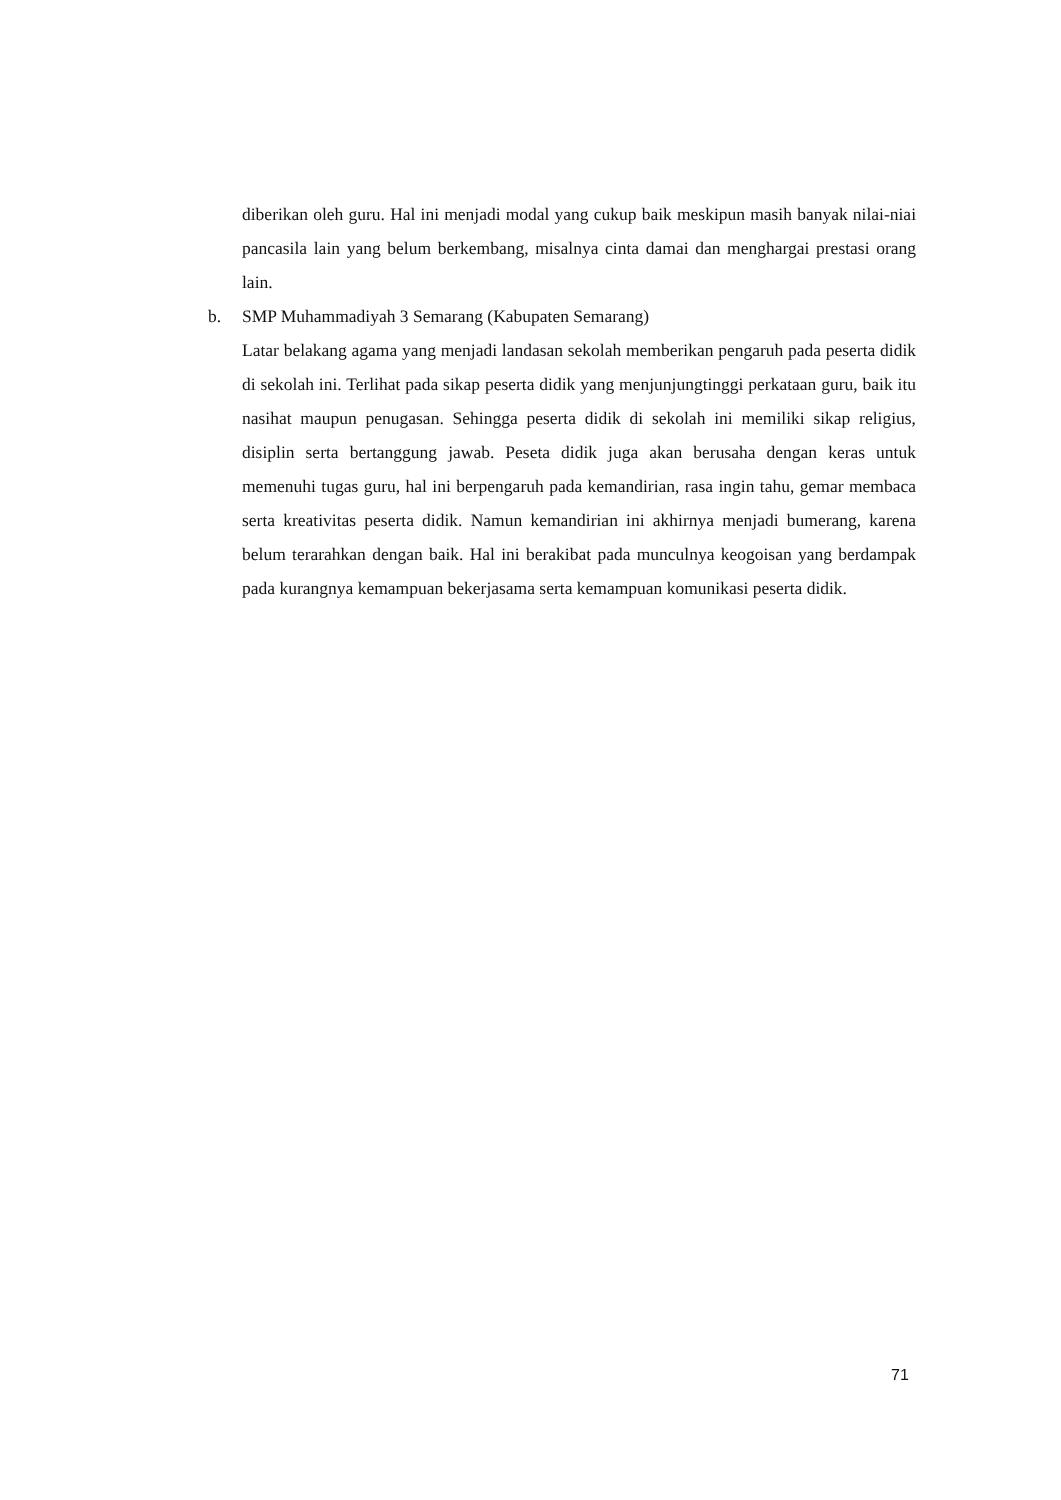diberikan oleh guru. Hal ini menjadi modal yang cukup baik meskipun masih banyak nilai-niai pancasila lain yang belum berkembang, misalnya cinta damai dan menghargai prestasi orang lain.
b. SMP Muhammadiyah 3 Semarang (Kabupaten Semarang)
Latar belakang agama yang menjadi landasan sekolah memberikan pengaruh pada peserta didik di sekolah ini. Terlihat pada sikap peserta didik yang menjunjungtinggi perkataan guru, baik itu nasihat maupun penugasan. Sehingga peserta didik di sekolah ini memiliki sikap religius, disiplin serta bertanggung jawab. Peseta didik juga akan berusaha dengan keras untuk memenuhi tugas guru, hal ini berpengaruh pada kemandirian, rasa ingin tahu, gemar membaca serta kreativitas peserta didik. Namun kemandirian ini akhirnya menjadi bumerang, karena belum terarahkan dengan baik. Hal ini berakibat pada munculnya keogoisan yang berdampak pada kurangnya kemampuan bekerjasama serta kemampuan komunikasi peserta didik.
71